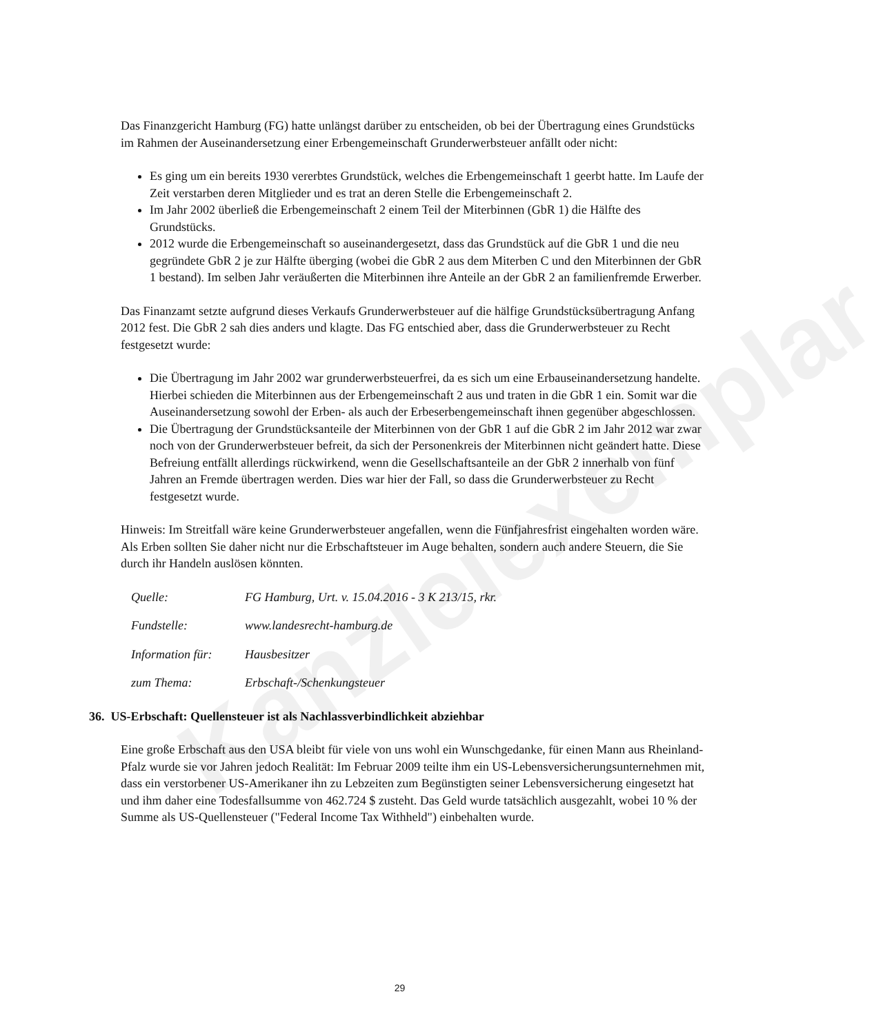Kanzleiexemplar
Das Finanzgericht Hamburg (FG) hatte unlängst darüber zu entscheiden, ob bei der Übertragung eines Grundstücks im Rahmen der Auseinandersetzung einer Erbengemeinschaft Grunderwerbsteuer anfällt oder nicht:
Es ging um ein bereits 1930 vererbtes Grundstück, welches die Erbengemeinschaft 1 geerbt hatte. Im Laufe der Zeit verstarben deren Mitglieder und es trat an deren Stelle die Erbengemeinschaft 2.
Im Jahr 2002 überließ die Erbengemeinschaft 2 einem Teil der Miterbinnen (GbR 1) die Hälfte des Grundstücks.
2012 wurde die Erbengemeinschaft so auseinandergesetzt, dass das Grundstück auf die GbR 1 und die neu gegründete GbR 2 je zur Hälfte überging (wobei die GbR 2 aus dem Miterben C und den Miterbinnen der GbR 1 bestand). Im selben Jahr veräußerten die Miterbinnen ihre Anteile an der GbR 2 an familienfremde Erwerber.
Das Finanzamt setzte aufgrund dieses Verkaufs Grunderwerbsteuer auf die hälfige Grundstücksübertragung Anfang 2012 fest. Die GbR 2 sah dies anders und klagte. Das FG entschied aber, dass die Grunderwerbsteuer zu Recht festgesetzt wurde:
Die Übertragung im Jahr 2002 war grunderwerbsteuerfrei, da es sich um eine Erbauseinandersetzung handelte. Hierbei schieden die Miterbinnen aus der Erbengemeinschaft 2 aus und traten in die GbR 1 ein. Somit war die Auseinandersetzung sowohl der Erben- als auch der Erbeserbengemeinschaft ihnen gegenüber abgeschlossen.
Die Übertragung der Grundstücksanteile der Miterbinnen von der GbR 1 auf die GbR 2 im Jahr 2012 war zwar noch von der Grunderwerbsteuer befreit, da sich der Personenkreis der Miterbinnen nicht geändert hatte. Diese Befreiung entfällt allerdings rückwirkend, wenn die Gesellschaftsanteile an der GbR 2 innerhalb von fünf Jahren an Fremde übertragen werden. Dies war hier der Fall, so dass die Grunderwerbsteuer zu Recht festgesetzt wurde.
Hinweis: Im Streitfall wäre keine Grunderwerbsteuer angefallen, wenn die Fünfjahresfrist eingehalten worden wäre. Als Erben sollten Sie daher nicht nur die Erbschaftsteuer im Auge behalten, sondern auch andere Steuern, die Sie durch ihr Handeln auslösen könnten.
Quelle: FG Hamburg, Urt. v. 15.04.2016 - 3 K 213/15, rkr.
Fundstelle: www.landesrecht-hamburg.de
Information für: Hausbesitzer
zum Thema: Erbschaft-/Schenkungsteuer
36. US-Erbschaft: Quellensteuer ist als Nachlassverbindlichkeit abziehbar
Eine große Erbschaft aus den USA bleibt für viele von uns wohl ein Wunschgedanke, für einen Mann aus Rheinland-Pfalz wurde sie vor Jahren jedoch Realität: Im Februar 2009 teilte ihm ein US-Lebensversicherungsunternehmen mit, dass ein verstorbener US-Amerikaner ihn zu Lebzeiten zum Begünstigten seiner Lebensversicherung eingesetzt hat und ihm daher eine Todesfallsumme von 462.724 $ zusteht. Das Geld wurde tatsächlich ausgezahlt, wobei 10 % der Summe als US-Quellensteuer ("Federal Income Tax Withheld") einbehalten wurde.
29